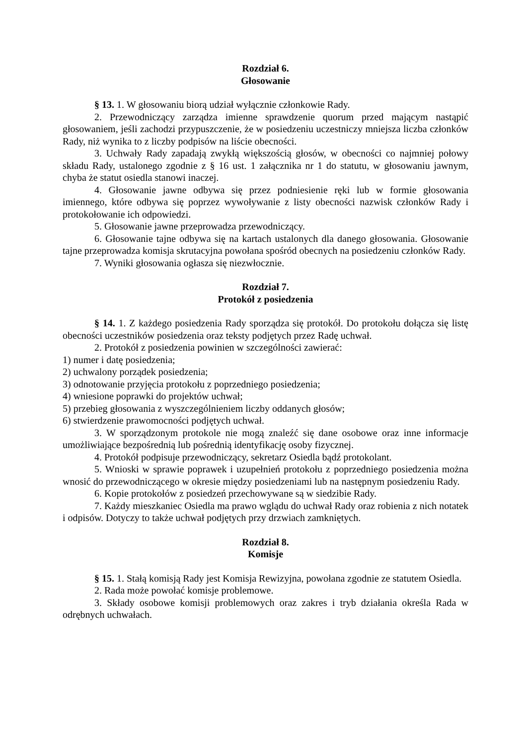Rozdział 6.
Głosowanie
§ 13. 1. W głosowaniu biorą udział wyłącznie członkowie Rady.
2. Przewodniczący zarządza imienne sprawdzenie quorum przed mającym nastąpić głosowaniem, jeśli zachodzi przypuszczenie, że w posiedzeniu uczestniczy mniejsza liczba członków Rady, niż wynika to z liczby podpisów na liście obecności.
3. Uchwały Rady zapadają zwykłą większością głosów, w obecności co najmniej połowy składu Rady, ustalonego zgodnie z § 16 ust. 1 załącznika nr 1 do statutu, w głosowaniu jawnym, chyba że statut osiedla stanowi inaczej.
4. Głosowanie jawne odbywa się przez podniesienie ręki lub w formie głosowania imiennego, które odbywa się poprzez wywoływanie z listy obecności nazwisk członków Rady i protokołowanie ich odpowiedzi.
5. Głosowanie jawne przeprowadza przewodniczący.
6. Głosowanie tajne odbywa się na kartach ustalonych dla danego głosowania. Głosowanie tajne przeprowadza komisja skrutacyjna powołana spośród obecnych na posiedzeniu członków Rady.
7. Wyniki głosowania ogłasza się niezwłocznie.
Rozdział 7.
Protokół z posiedzenia
§ 14. 1. Z każdego posiedzenia Rady sporządza się protokół. Do protokołu dołącza się listę obecności uczestników posiedzenia oraz teksty podjętych przez Radę uchwał.
2. Protokół z posiedzenia powinien w szczególności zawierać:
1) numer i datę posiedzenia;
2) uchwalony porządek posiedzenia;
3) odnotowanie przyjęcia protokołu z poprzedniego posiedzenia;
4) wniesione poprawki do projektów uchwał;
5) przebieg głosowania z wyszczególnieniem liczby oddanych głosów;
6) stwierdzenie prawomocności podjętych uchwał.
3. W sporządzonym protokole nie mogą znaleźć się dane osobowe oraz inne informacje umożliwiające bezpośrednią lub pośrednią identyfikację osoby fizycznej.
4. Protokół podpisuje przewodniczący, sekretarz Osiedla bądź protokolant.
5. Wnioski w sprawie poprawek i uzupełnień protokołu z poprzedniego posiedzenia można wnosić do przewodniczącego w okresie między posiedzeniami lub na następnym posiedzeniu Rady.
6. Kopie protokołów z posiedzeń przechowywane są w siedzibie Rady.
7. Każdy mieszkaniec Osiedla ma prawo wglądu do uchwał Rady oraz robienia z nich notatek i odpisów. Dotyczy to także uchwał podjętych przy drzwiach zamkniętych.
Rozdział 8.
Komisje
§ 15. 1. Stałą komisją Rady jest Komisja Rewizyjna, powołana zgodnie ze statutem Osiedla.
2. Rada może powołać komisje problemowe.
3. Składy osobowe komisji problemowych oraz zakres i tryb działania określa Rada w odrębnych uchwałach.